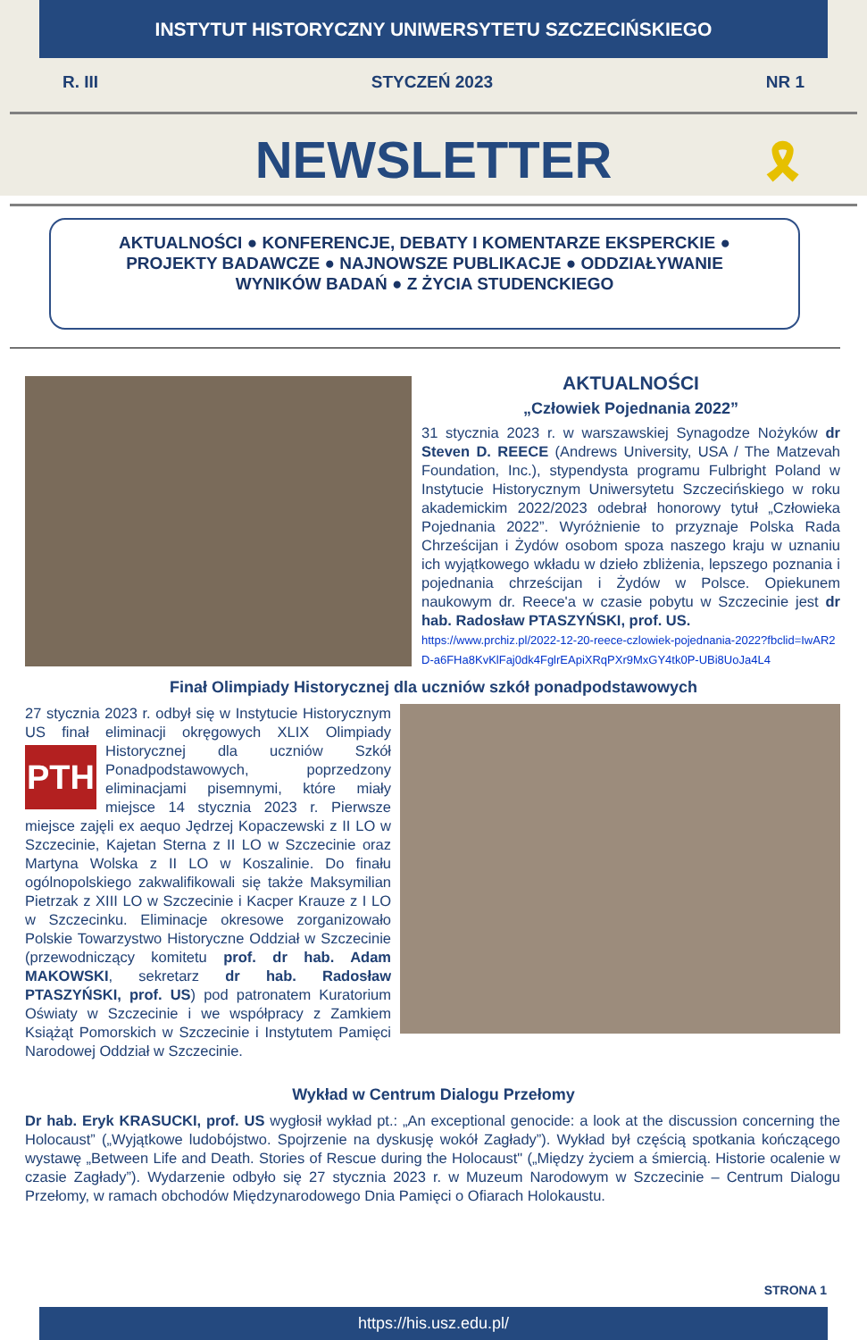INSTYTUT HISTORYCZNY UNIWERSYTETU SZCZECIŃSKIEGO
R. III STYCZEŃ 2023 NR 1
NEWSLETTER 🎗
AKTUALNOŚCI ● KONFERENCJE, DEBATY I KOMENTARZE EKSPERCKIE ●
PROJEKTY BADAWCZE ● NAJNOWSZE PUBLIKACJE ● ODDZIAŁYWANIE
WYNIKÓW BADAŃ ● Z ŻYCIA STUDENCKIEGO
AKTUALNOŚCI
„Człowiek Pojednania 2022”
31 stycznia 2023 r. w warszawskiej Synagodze Nożyków dr Steven D. REECE (Andrews University, USA / The Matzevah Foundation, Inc.), stypendysta programu Fulbright Poland w Instytucie Historycznym Uniwersytetu Szczecińskiego w roku akademickim 2022/2023 odebrał honorowy tytuł „Człowieka Pojednania 2022”. Wyróżnienie to przyznaje Polska Rada Chrześcijan i Żydów osobom spoza naszego kraju w uznaniu ich wyjątkowego wkładu w dzieło zbliżenia, lepszego poznania i pojednania chrześcijan i Żydów w Polsce. Opiekunem naukowym dr. Reece'a w czasie pobytu w Szczecinie jest dr hab. Radosław PTASZYŃSKI, prof. US.
https://www.prchiz.pl/2022-12-20-reece-czlowiek-pojednania-2022?fbclid=IwAR2D-a6FHa8KvKlFaj0dk4FglrEApiXRqPXr9MxGY4tk0P-UBi8UoJa4L4
Finał Olimpiady Historycznej dla uczniów szkół ponadpodstawowych
27 stycznia 2023 r. odbył się w Instytucie Historycznym US finał eliminacji okręgowych XLIX Olimpiady PTH Historycznej dla uczniów Szkół Ponadpodstawowych, poprzedzony eliminacjami pisemnymi, które miały miejsce 14 stycznia 2023 r. Pierwsze miejsce zajęli ex aequo Jędrzej Kopaczewski z II LO w Szczecinie, Kajetan Sterna z II LO w Szczecinie oraz Martyna Wolska z II LO w Koszalinie. Do finału ogólnopolskiego zakwalifikowali się także Maksymilian Pietrzak z XIII LO w Szczecinie i Kacper Krauze z I LO w Szczecinku. Eliminacje okresowe zorganizowało Polskie Towarzystwo Historyczne Oddział w Szczecinie (przewodniczący komitetu prof. dr hab. Adam MAKOWSKI, sekretarz dr hab. Radosław PTASZYŃSKI, prof. US) pod patronatem Kuratorium Oświaty w Szczecinie i we współpracy z Zamkiem Książąt Pomorskich w Szczecinie i Instytutem Pamięci Narodowej Oddział w Szczecinie.
Wykład w Centrum Dialogu Przełomy
Dr hab. Eryk KRASUCKI, prof. US wygłosił wykład pt.: „An exceptional genocide: a look at the discussion concerning the Holocaust” („Wyjątkowe ludobójstwo. Spojrzenie na dyskusję wokół Zagłady”). Wykład był częścią spotkania kończącego wystawę „Between Life and Death. Stories of Rescue during the Holocaust" („Między życiem a śmiercią. Historie ocalenie w czasie Zagłady”). Wydarzenie odbyło się 27 stycznia 2023 r. w Muzeum Narodowym w Szczecinie – Centrum Dialogu Przełomy, w ramach obchodów Międzynarodowego Dnia Pamięci o Ofiarach Holokaustu.
STRONA 1
https://his.usz.edu.pl/